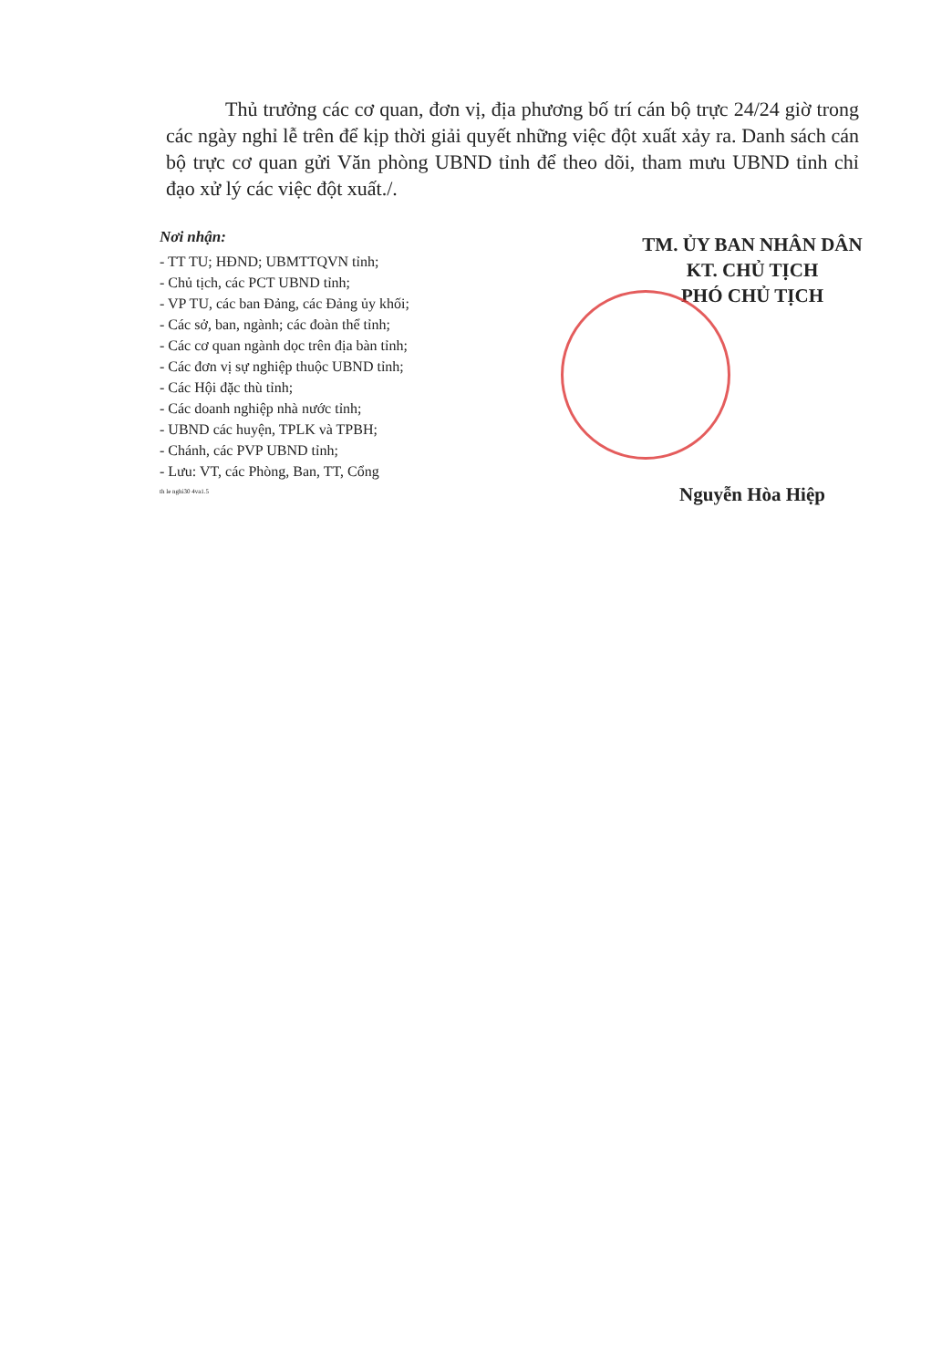Thủ trưởng các cơ quan, đơn vị, địa phương bố trí cán bộ trực 24/24 giờ trong các ngày nghỉ lễ trên để kịp thời giải quyết những việc đột xuất xảy ra. Danh sách cán bộ trực cơ quan gửi Văn phòng UBND tỉnh để theo dõi, tham mưu UBND tỉnh chỉ đạo xử lý các việc đột xuất./.
Nơi nhận:
- TT TU; HĐND; UBMTTQVN tỉnh;
- Chủ tịch, các PCT UBND tỉnh;
- VP TU, các ban Đảng, các Đảng ủy khối;
- Các sở, ban, ngành; các đoàn thể tỉnh;
- Các cơ quan ngành dọc trên địa bàn tỉnh;
- Các đơn vị sự nghiệp thuộc UBND tỉnh;
- Các Hội đặc thù tỉnh;
- Các doanh nghiệp nhà nước tỉnh;
- UBND các huyện, TPLK và TPBH;
- Chánh, các PVP UBND tỉnh;
- Lưu: VT, các Phòng, Ban, TT, Cổng
th le nghi30 4va1.5
TM. ỦY BAN NHÂN DÂN
KT. CHỦ TỊCH
PHÓ CHỦ TỊCH
Nguyễn Hòa Hiệp